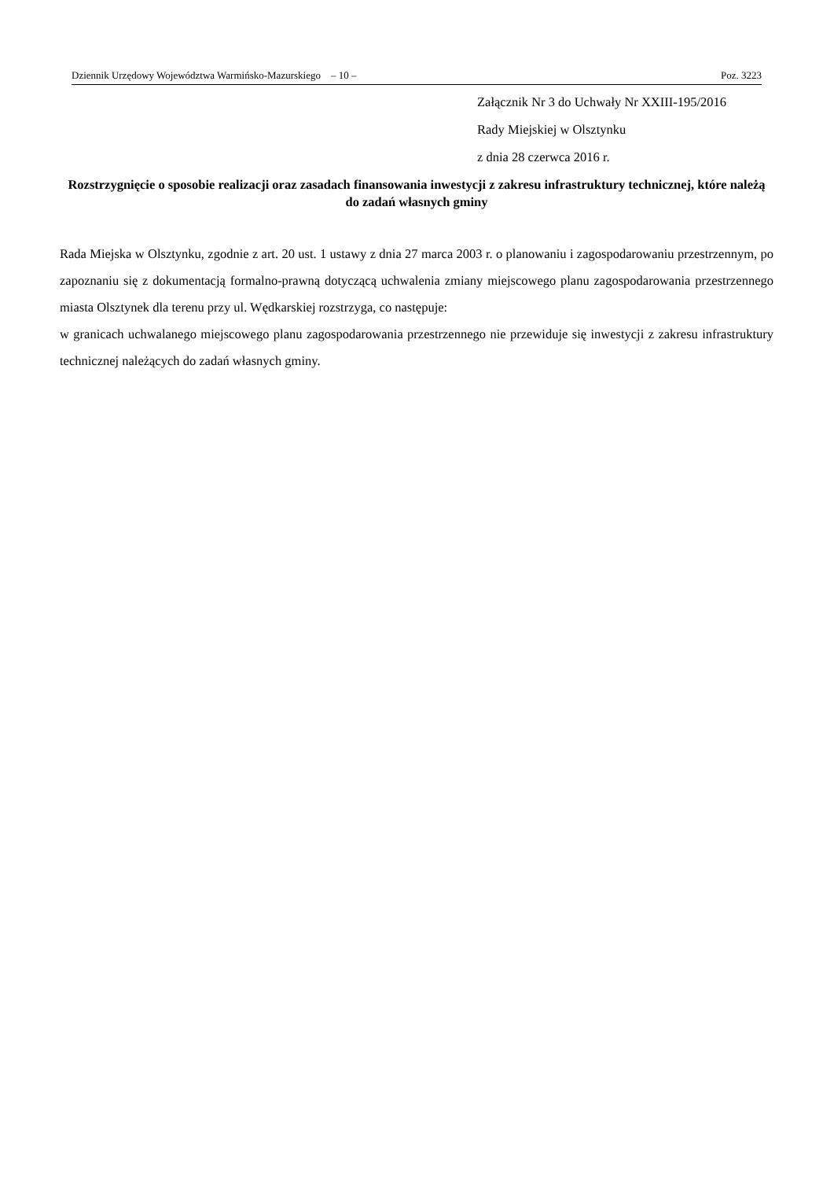Dziennik Urzędowy Województwa Warmińsko-Mazurskiego – 10 – Poz. 3223
Załącznik Nr 3 do Uchwały Nr XXIII-195/2016
Rady Miejskiej w Olsztynku
z dnia 28 czerwca 2016 r.
Rozstrzygnięcie o sposobie realizacji oraz zasadach finansowania inwestycji z zakresu infrastruktury technicznej, które należą do zadań własnych gminy
Rada Miejska w Olsztynku, zgodnie z art. 20 ust. 1 ustawy z dnia 27 marca 2003 r. o planowaniu i zagospodarowaniu przestrzennym, po zapoznaniu się z dokumentacją formalno-prawną dotyczącą uchwalenia zmiany miejscowego planu zagospodarowania przestrzennego miasta Olsztynek dla terenu przy ul. Wędkarskiej rozstrzyga, co następuje:
w granicach uchwalanego miejscowego planu zagospodarowania przestrzennego nie przewiduje się inwestycji z zakresu infrastruktury technicznej należących do zadań własnych gminy.